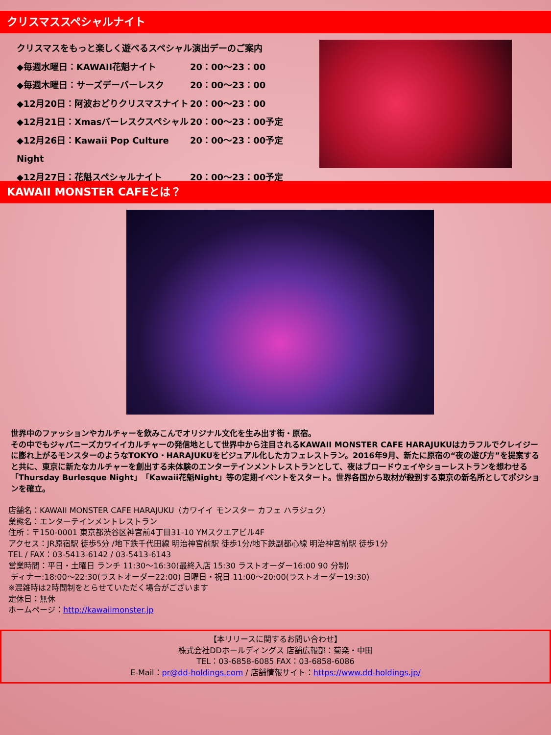クリスマススペシャルナイト
クリスマスをもっと楽しく遊べるスペシャル演出デーのご案内
◆毎週水曜日：KAWAII花魁ナイト 20：00～23：00
◆毎週木曜日：サーズデーバーレスク 20：00～23：00
◆12月20日：阿波おどりクリスマスナイト 20：00～23：00
◆12月21日：Xmasバーレスクスペシャル 20：00～23：00予定
◆12月26日：Kawaii Pop Culture Night 20：00～23：00予定
◆12月27日：花魁スペシャルナイト 20：00～23：00予定
KAWAII MONSTER CAFEとは？
世界中のファッションやカルチャーを飲みこんでオリジナル文化を生み出す街・原宿。
その中でもジャパニーズカワイイカルチャーの発信地として世界中から注目されるKAWAII MONSTER CAFE HARAJUKUはカラフルでクレイジーに膨れ上がるモンスターのようなTOKYO・HARAJUKUをビジュアル化したカフェレストラン。2016年9月、新たに原宿の“夜の遊び方”を提案すると共に、東京に新たなカルチャーを創出する未体験のエンターテインメントレストランとして、夜はブロードウェイやショーレストランを想わせる「Thursday Burlesque Night」「Kawaii花魁Night」等の定期イベントをスタート。世界各国から取材が殺到する東京の新名所としてポジションを確立。
店舗名：KAWAII MONSTER CAFE HARAJUKU（カワイイ モンスター カフェ ハラジュク）
業態名：エンターテインメントレストラン
住所：〒150-0001 東京都渋谷区神宮前4丁目31-10 YMスクエアビル4F
アクセス：JR原宿駅 徒歩5分 /地下鉄千代田線 明治神宮前駅 徒歩1分/地下鉄副都心線 明治神宮前駅 徒歩1分
TEL / FAX：03-5413-6142 / 03-5413-6143
営業時間：平日・土曜日 ランチ 11:30～16:30(最終入店 15:30 ラストオーダー16:00 90 分制)
ディナー:18:00～22:30(ラストオーダー22:00) 日曜日・祝日 11:00～20:00(ラストオーダー19:30)
※混雑時は2時間制をとらせていただく場合がございます
定休日：無休
ホームページ：http://kawaiimonster.jp
【本リリースに関するお問い合わせ】
株式会社DDホールディングス 店舗広報部：菊楽・中田
TEL：03-6858-6085 FAX：03-6858-6086
E-Mail：pr@dd-holdings.com / 店舗情報サイト：https://www.dd-holdings.jp/